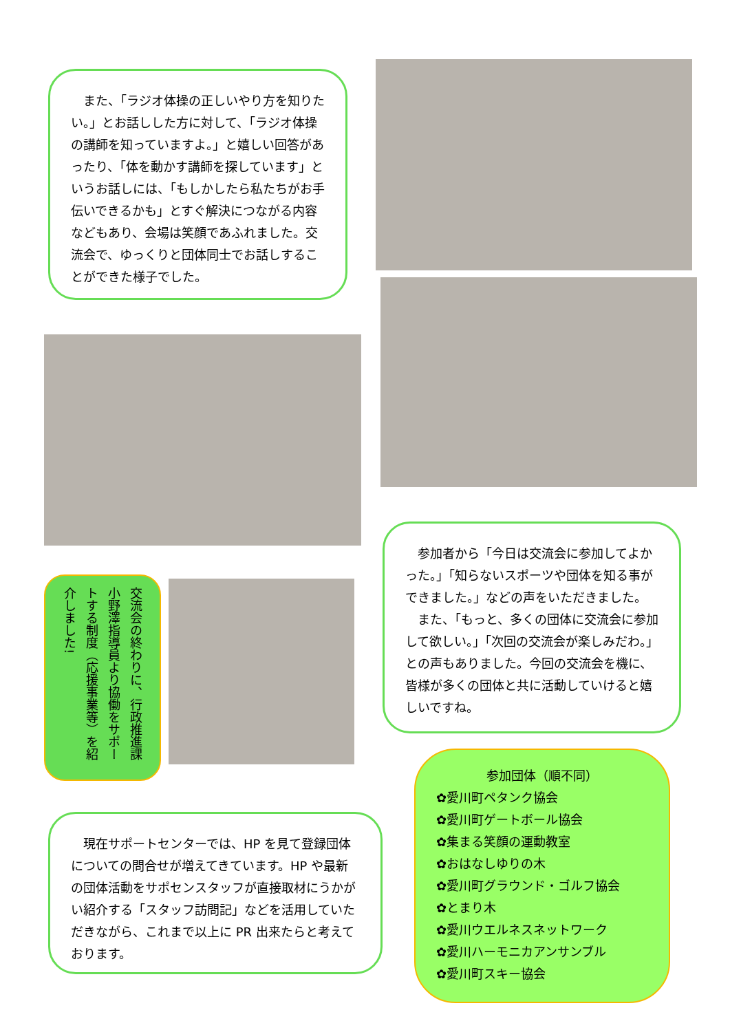また、「ラジオ体操の正しいやり方を知りたい。」とお話しした方に対して、「ラジオ体操の講師を知っていますよ。」と嬉しい回答があったり、「体を動かす講師を探しています」というお話しには、「もしかしたら私たちがお手伝いできるかも」とすぐ解決につながる内容などもあり、会場は笑顔であふれました。交流会で、ゆっくりと団体同士でお話しすることができた様子でした。
交流会の終わりに、行政推進課　小野澤指導員より協働をサポートする制度（応援事業等）を紹介しました!
　参加者から「今日は交流会に参加してよかった。」「知らないスポーツや団体を知る事ができました。」などの声をいただきました。
　また、「もっと、多くの団体に交流会に参加して欲しい。」「次回の交流会が楽しみだわ。」との声もありました。今回の交流会を機に、皆様が多くの団体と共に活動していけると嬉しいですね。
　現在サポートセンターでは、HP を見て登録団体についての問合せが増えてきています。HP や最新の団体活動をサポセンスタッフが直接取材にうかがい紹介する「スタッフ訪問記」などを活用していただきながら、これまで以上に PR 出来たらと考えております。
参加団体（順不同）
✿愛川町ペタンク協会
✿愛川町ゲートボール協会
✿集まる笑顔の運動教室
✿おはなしゆりの木
✿愛川町グラウンド・ゴルフ協会
✿とまり木
✿愛川ウエルネスネットワーク
✿愛川ハーモニカアンサンブル
✿愛川町スキー協会